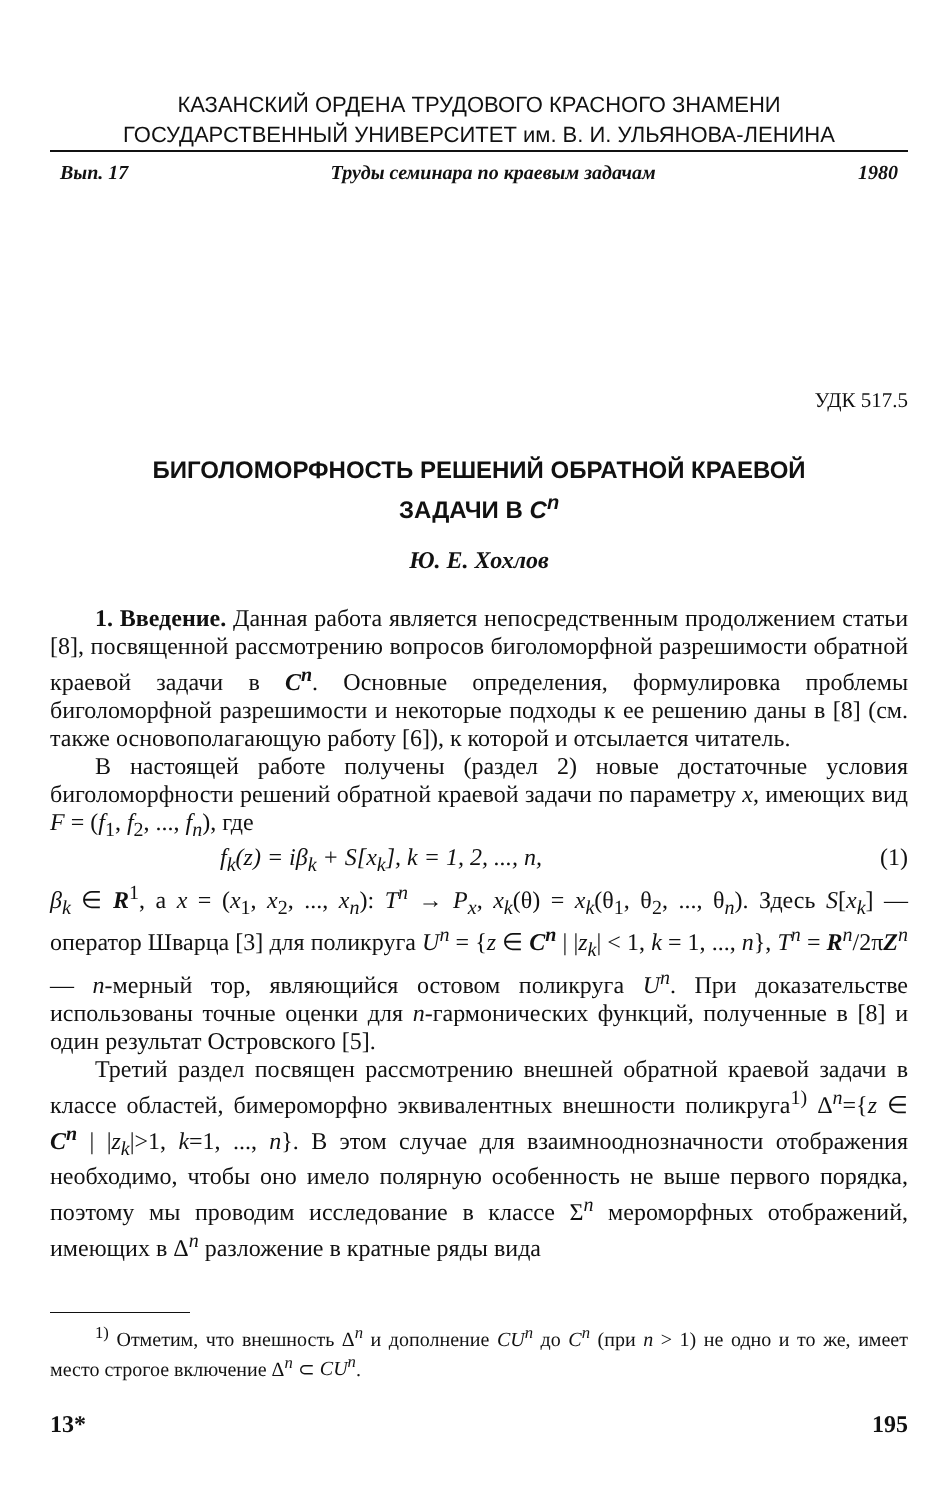КАЗАНСКИЙ ОРДЕНА ТРУДОВОГО КРАСНОГО ЗНАМЕНИ
ГОСУДАРСТВЕННЫЙ УНИВЕРСИТЕТ им. В. И. УЛЬЯНОВА-ЛЕНИНА
Вып. 17 Труды семинара по краевым задачам 1980
УДК 517.5
БИГОЛОМОРФНОСТЬ РЕШЕНИЙ ОБРАТНОЙ КРАЕВОЙ
ЗАДАЧИ В C<sup>n</sup>
Ю. Е. Хохлов
1. Введение. Данная работа является непосредственным продолжением статьи [8], посвященной рассмотрению вопросов биголоморфной разрешимости обратной краевой задачи в C<sup>n</sup>. Основные определения, формулировка проблемы биголоморфной разрешимости и некоторые подходы к ее решению даны в [8] (см. также основополагающую работу [6]), к которой и отсылается читатель.
В настоящей работе получены (раздел 2) новые достаточные условия биголоморфности решений обратной краевой задачи по параметру x, имеющих вид F = (f<sub>1</sub>, f<sub>2</sub>, ..., f<sub>n</sub>), где
f<sub>k</sub>(z) = iβ<sub>k</sub> + S[x<sub>k</sub>], k = 1, 2, ..., n, (1)
β<sub>k</sub> ∈ R<sup>1</sup>, а x = (x<sub>1</sub>, x<sub>2</sub>, ..., x<sub>n</sub>): T<sup>n</sup> → P<sub>x</sub>, x<sub>k</sub>(θ) = x<sub>k</sub>(θ<sub>1</sub>, θ<sub>2</sub>, ..., θ<sub>n</sub>). Здесь S[x<sub>k</sub>] — оператор Шварца [3] для поликруга U<sup>n</sup> = {z ∈ C<sup>n</sup> | |z<sub>k</sub>| < 1, k = 1, ..., n}, T<sup>n</sup> = R<sup>n</sup>/2πZ<sup>n</sup> — n-мерный тор, являющийся остовом поликруга U<sup>n</sup>. При доказательстве использованы точные оценки для n-гармонических функций, полученные в [8] и один результат Островского [5].
Третий раздел посвящен рассмотрению внешней обратной краевой задачи в классе областей, бимероморфно эквивалентных внешности поликруга<sup>1)</sup> Δ<sup>n</sup>={z ∈ C<sup>n</sup> | |z<sub>k</sub>|>1, k=1, ..., n}. В этом случае для взаимнооднозначности отображения необходимо, чтобы оно имело полярную особенность не выше первого порядка, поэтому мы проводим исследование в классе Σ<sup>n</sup> мероморфных отображений, имеющих в Δ<sup>n</sup> разложение в кратные ряды вида
<sup>1)</sup> Отметим, что внешность Δ<sup>n</sup> и дополнение CU<sup>n</sup> до C<sup>n</sup> (при n > 1) не одно и то же, имеет место строгое включение Δ<sup>n</sup> ⊂ CU<sup>n</sup>.
13* 195